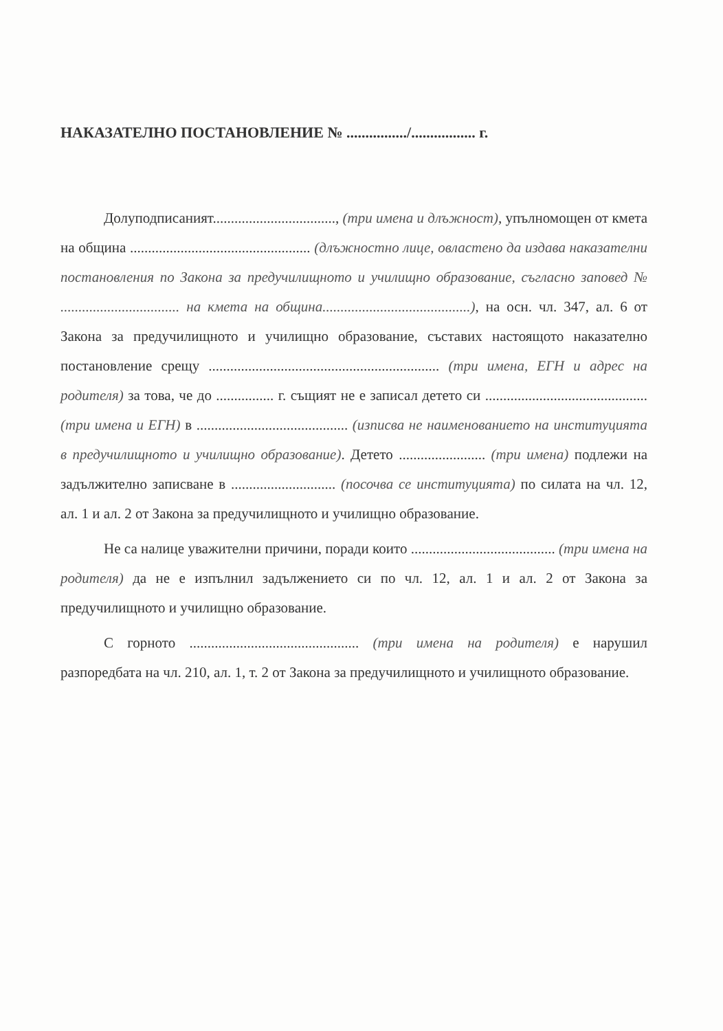НАКАЗАТЕЛНО ПОСТАНОВЛЕНИЕ № ................/................. г.
Долуподписаният.................................., (три имена и длъжност), упълномощен от кмета на община .................................................. (длъжностно лице, овластено да издава наказателни постановления по Закона за предучилищното и училищно образование, съгласно заповед № ................................. на кмета на община.........................................), на осн. чл. 347, ал. 6 от Закона за предучилищното и училищно образование, съставих настоящото наказателно постановление срещу ................................................................ (три имена, ЕГН и адрес на родителя) за това, че до ................ г. същият не е записал детето си ............................................. (три имена и ЕГН) в .......................................... (изписва не наименованието на институцията в предучилищното и училищно образование). Детето ........................ (три имена) подлежи на задължително записване в ............................. (посочва се институцията) по силата на чл. 12, ал. 1 и ал. 2 от Закона за предучилищното и училищно образование.
Не са налице уважителни причини, поради които ........................................ (три имена на родителя) да не е изпълнил задължението си по чл. 12, ал. 1 и ал. 2 от Закона за предучилищното и училищно образование.
С горното ............................................... (три имена на родителя) е нарушил разпоредбата на чл. 210, ал. 1, т. 2 от Закона за предучилищното и училищното образование.